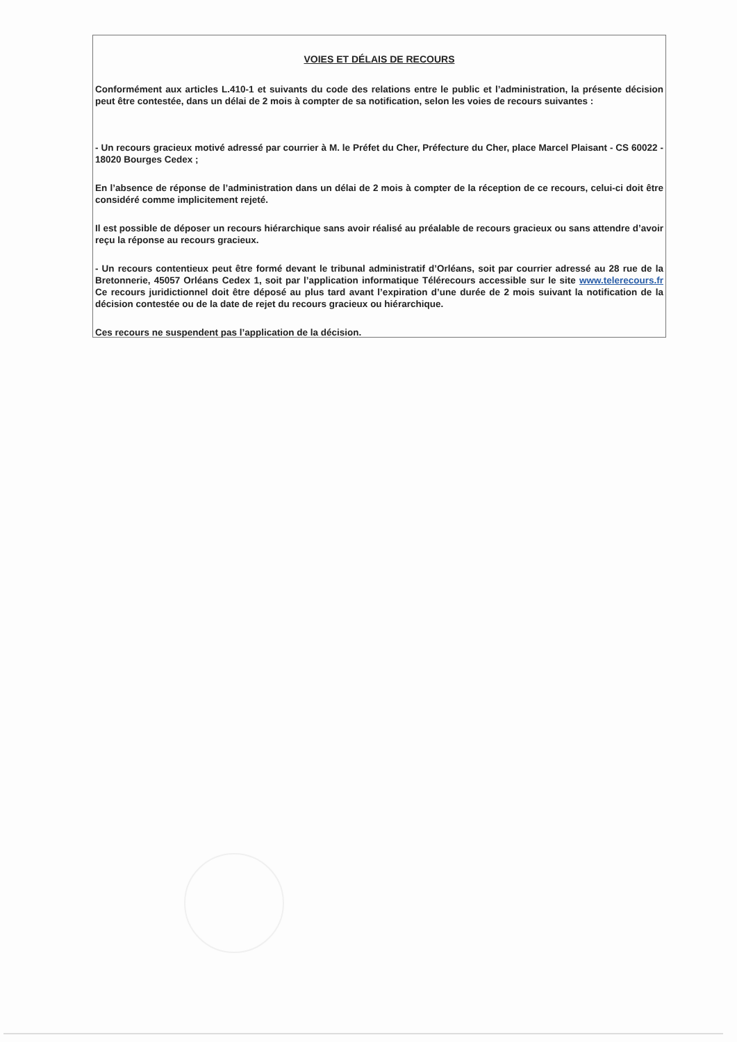VOIES ET DÉLAIS DE RECOURS
Conformément aux articles L.410-1 et suivants du code des relations entre le public et l’administration, la présente décision peut être contestée, dans un délai de 2 mois à compter de sa notification, selon les voies de recours suivantes :
- Un recours gracieux motivé adressé par courrier à M. le Préfet du Cher, Préfecture du Cher, place Marcel Plaisant - CS 60022 - 18020 Bourges Cedex ;
En l’absence de réponse de l’administration dans un délai de 2 mois à compter de la réception de ce recours, celui-ci doit être considéré comme implicitement rejeté.
Il est possible de déposer un recours hiérarchique sans avoir réalisé au préalable de recours gracieux ou sans attendre d’avoir reçu la réponse au recours gracieux.
- Un recours contentieux peut être formé devant le tribunal administratif d’Orléans, soit par courrier adressé au 28 rue de la Bretonnerie, 45057 Orléans Cedex 1, soit par l’application informatique Télérecours accessible sur le site www.telerecours.fr Ce recours juridictionnel doit être déposé au plus tard avant l’expiration d’une durée de 2 mois suivant la notification de la décision contestée ou de la date de rejet du recours gracieux ou hiérarchique.
Ces recours ne suspendent pas l’application de la décision.